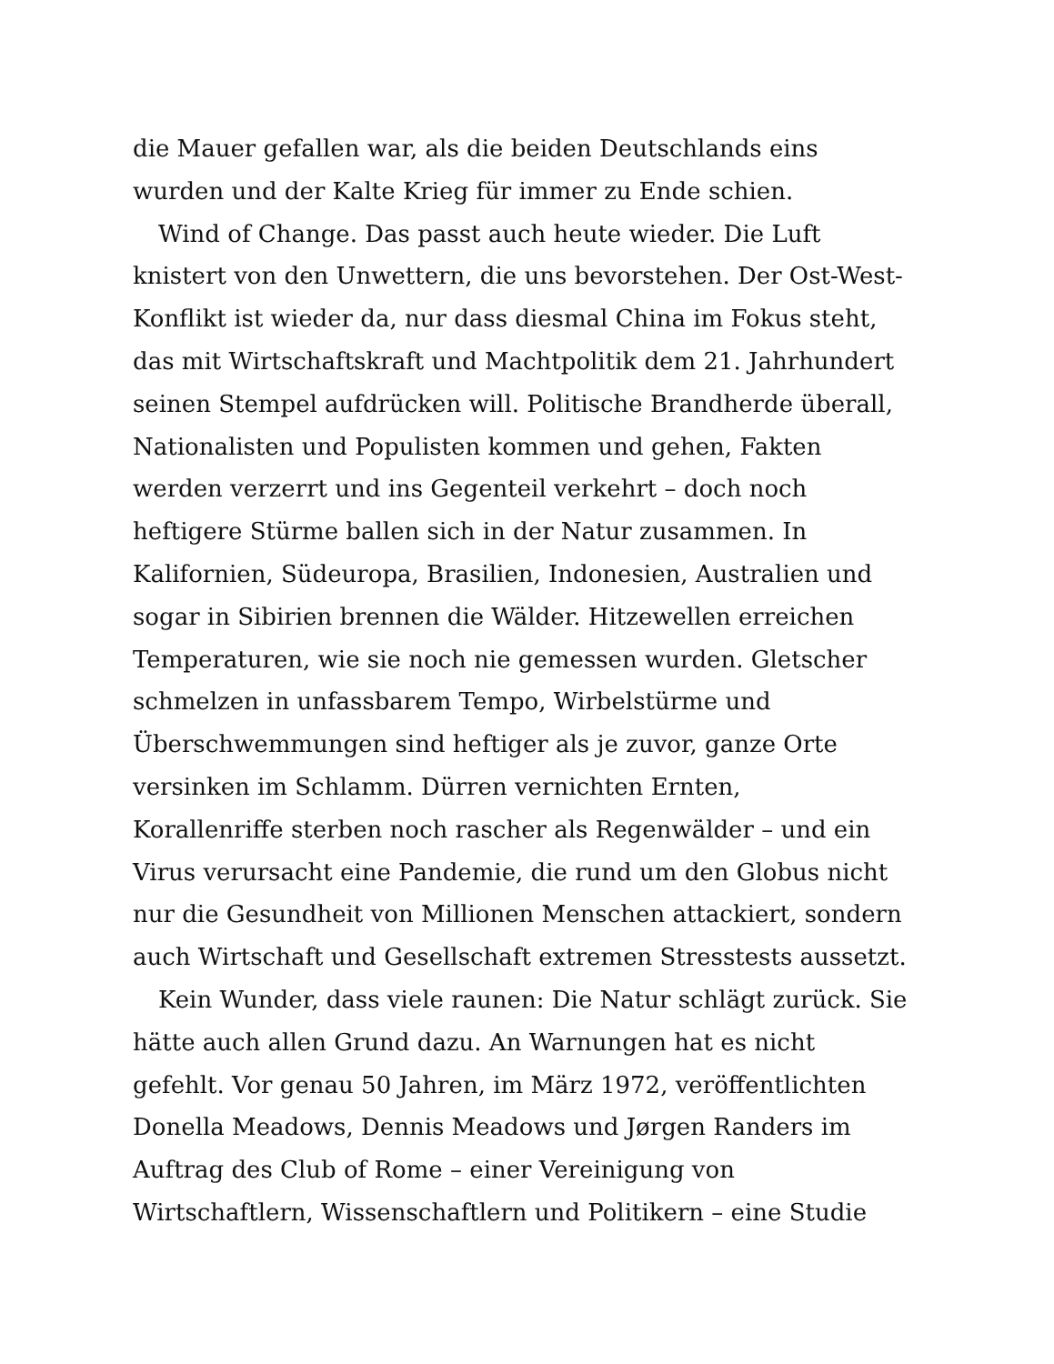die Mauer gefallen war, als die beiden Deutschlands eins
wurden und der Kalte Krieg für immer zu Ende schien.
Wind of Change. Das passt auch heute wieder. Die Luft
knistert von den Unwettern, die uns bevorstehen. Der Ost-West-
Konflikt ist wieder da, nur dass diesmal China im Fokus steht,
das mit Wirtschaftskraft und Machtpolitik dem 21. Jahrhundert
seinen Stempel aufdrücken will. Politische Brandherde überall,
Nationalisten und Populisten kommen und gehen, Fakten
werden verzerrt und ins Gegenteil verkehrt – doch noch
heftigere Stürme ballen sich in der Natur zusammen. In
Kalifornien, Südeuropa, Brasilien, Indonesien, Australien und
sogar in Sibirien brennen die Wälder. Hitzewellen erreichen
Temperaturen, wie sie noch nie gemessen wurden. Gletscher
schmelzen in unfassbarem Tempo, Wirbelstürme und
Überschwemmungen sind heftiger als je zuvor, ganze Orte
versinken im Schlamm. Dürren vernichten Ernten,
Korallenriffe sterben noch rascher als Regenwälder – und ein
Virus verursacht eine Pandemie, die rund um den Globus nicht
nur die Gesundheit von Millionen Menschen attackiert, sondern
auch Wirtschaft und Gesellschaft extremen Stresstests aussetzt.
Kein Wunder, dass viele raunen: Die Natur schlägt zurück. Sie
hätte auch allen Grund dazu. An Warnungen hat es nicht
gefehlt. Vor genau 50 Jahren, im März 1972, veröffentlichten
Donella Meadows, Dennis Meadows und Jørgen Randers im
Auftrag des Club of Rome – einer Vereinigung von
Wirtschaftlern, Wissenschaftlern und Politikern – eine Studie